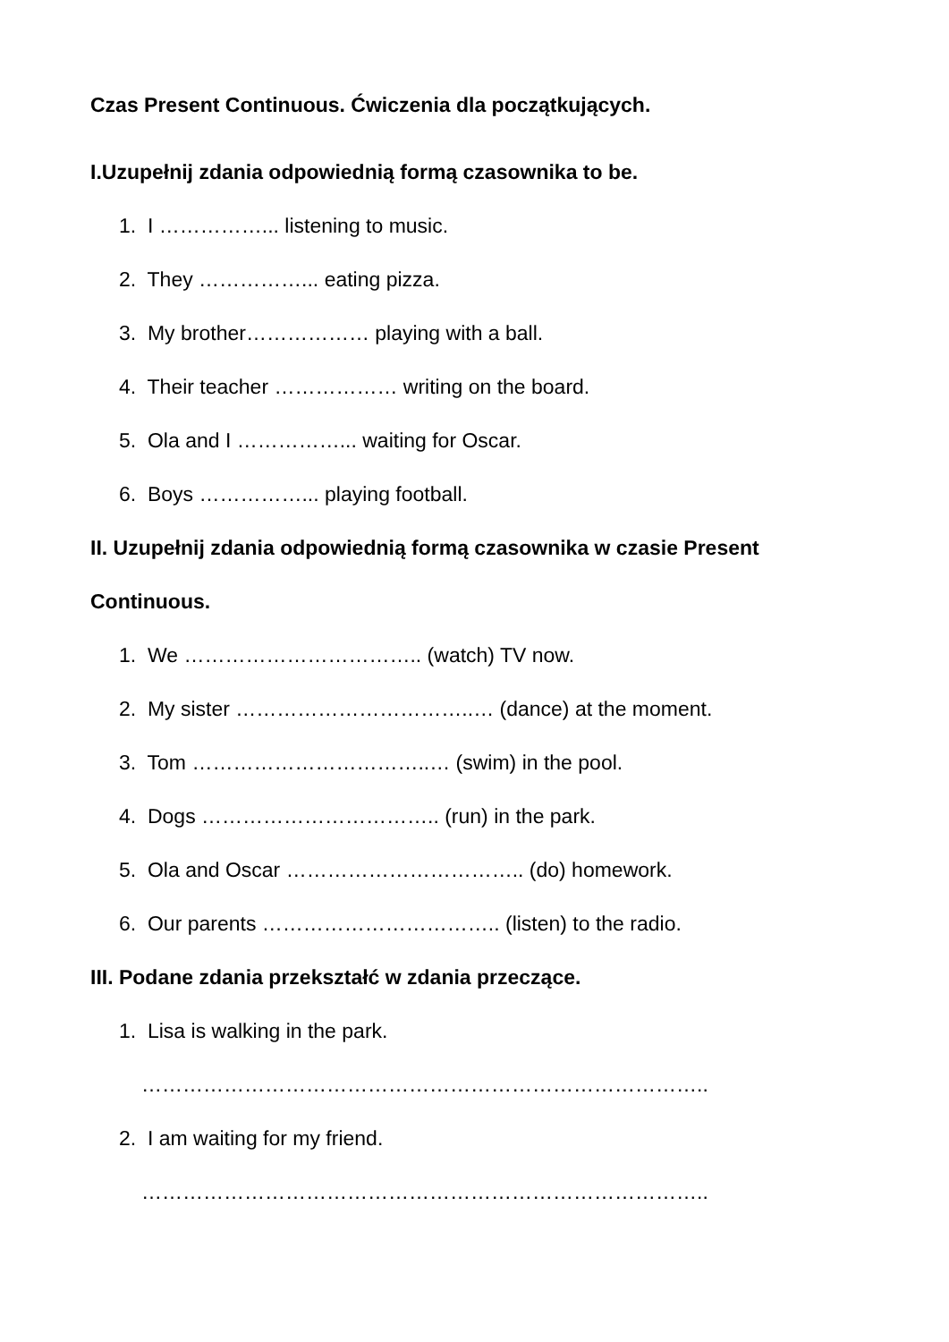Czas Present Continuous. Ćwiczenia dla początkujących.
I.Uzupełnij zdania odpowiednią formą czasownika to be.
1. I ……………... listening to music.
2. They ……………... eating pizza.
3. My brother……………… playing with a ball.
4. Their teacher ……………… writing on the board.
5. Ola and I ……………... waiting for Oscar.
6. Boys ……………... playing football.
II. Uzupełnij zdania odpowiednią formą czasownika w czasie Present
Continuous.
1. We …………………………….. (watch) TV now.
2. My sister ……………………………..… (dance) at the moment.
3. Tom ……………………………..… (swim) in the pool.
4. Dogs …………………………….. (run) in the park.
5. Ola and Oscar …………………………….. (do) homework.
6. Our parents …………………………….. (listen) to the radio.
III. Podane zdania przekształć w zdania przeczące.
1. Lisa is walking in the park.
………………………………………………………………………..
2. I am waiting for my friend.
………………………………………………………………………..